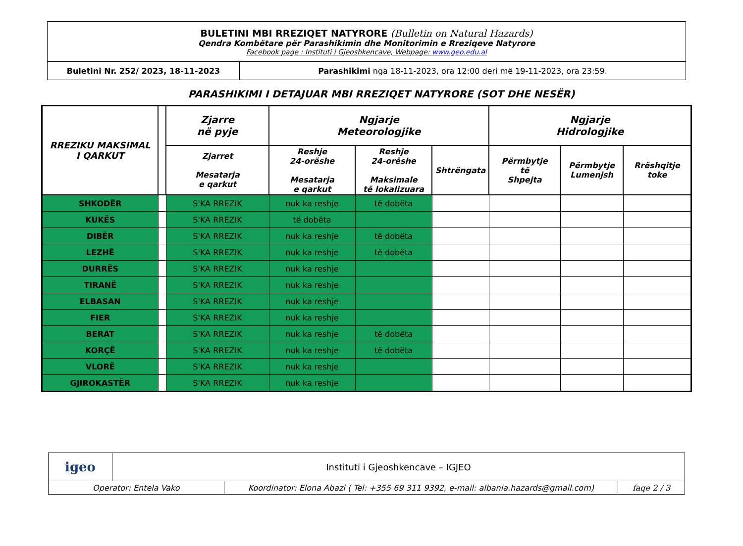| BULETINI MBI RREZIQET NATYRORE (Bulletin on Natural Hazards) Qendra Kombëtare për Parashikimin dhe Monitorimin e Rreziqeve Natyrore Facebook page : Instituti i Gjeoshkencave, Webpage: www.geo.edu.al | |
| Buletini Nr. 252/ 2023, 18-11-2023 | Parashikimi nga 18-11-2023, ora 12:00 deri më 19-11-2023, ora 23:59. |
PARASHIKIMI I DETAJUAR MBI RREZIQET NATYRORE (SOT DHE NESËR)
| RREZIKU MAKSIMAL I QARKUT | | Zjarre në pyje | Ngjarje Meteorologjike | | | Ngjarje Hidrologjike | | |
| --- | --- | --- | --- | --- | --- | --- | --- | --- |
| | | Zjarret Mesatarja e qarkut | Reshje 24-orëshe Mesatarja e qarkut | Reshje 24-orëshe Maksimale të lokalizuara | Shtrëngata | Përmbytje të Shpejta | Përmbytje Lumenjsh | Rrëshqitje toke |
| SHKODËR | | S'KA RREZIK | nuk ka reshje | të dobëta | | | | |
| KUKËS | | S'KA RREZIK | të dobëta | | | | | |
| DIBËR | | S'KA RREZIK | nuk ka reshje | të dobëta | | | | |
| LEZHË | | S'KA RREZIK | nuk ka reshje | të dobëta | | | | |
| DURRËS | | S'KA RREZIK | nuk ka reshje | | | | | |
| TIRANË | | S'KA RREZIK | nuk ka reshje | | | | | |
| ELBASAN | | S'KA RREZIK | nuk ka reshje | | | | | |
| FIER | | S'KA RREZIK | nuk ka reshje | | | | | |
| BERAT | | S'KA RREZIK | nuk ka reshje | të dobëta | | | | |
| KORÇË | | S'KA RREZIK | nuk ka reshje | të dobëta | | | | |
| VLORË | | S'KA RREZIK | nuk ka reshje | | | | | |
| GJIROKASTËR | | S'KA RREZIK | nuk ka reshje | | | | | |
| igeo | Instituti i Gjeoshkencave – IGJEO | | |
| Operator: Entela Vako | | Koordinator: Elona Abazi ( Tel: +355 69 311 9392, e-mail: albania.hazards@gmail.com) | faqe 2 / 3 |